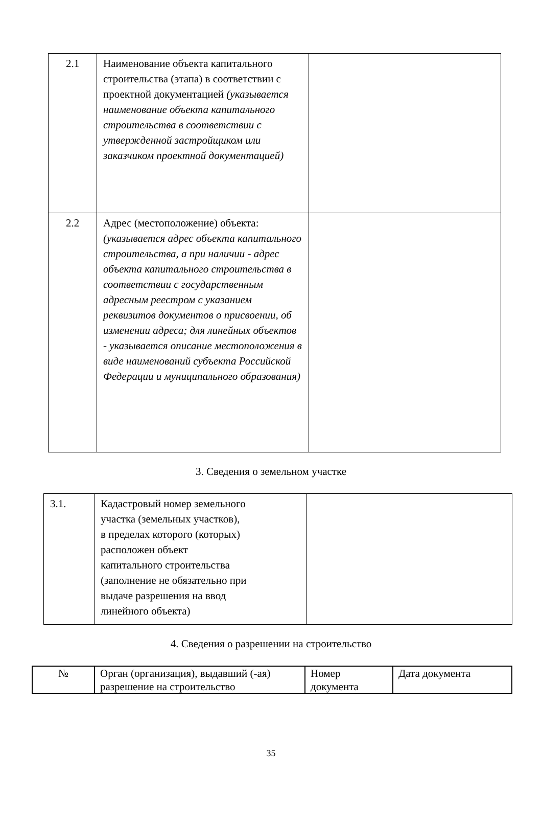| 2.1 | Наименование объекта капитального строительства (этапа) в соответствии с проектной документацией (указывается наименование объекта капитального строительства в соответствии с утвержденной застройщиком или заказчиком проектной документацией) | |
| 2.2 | Адрес (местоположение) объекта: (указывается адрес объекта капитального строительства, а при наличии - адрес объекта капитального строительства в соответствии с государственным адресным реестром с указанием реквизитов документов о присвоении, об изменении адреса; для линейных объектов - указывается описание местоположения в виде наименований субъекта Российской Федерации и муниципального образования) | |
3. Сведения о земельном участке
| 3.1. | Кадастровый номер земельного участка (земельных участков), в пределах которого (которых) расположен объект капитального строительства (заполнение не обязательно при выдаче разрешения на ввод линейного объекта) | |
4. Сведения о разрешении на строительство
| № | Орган (организация), выдавший (-ая) разрешение на строительство | Номер документа | Дата документа |
35